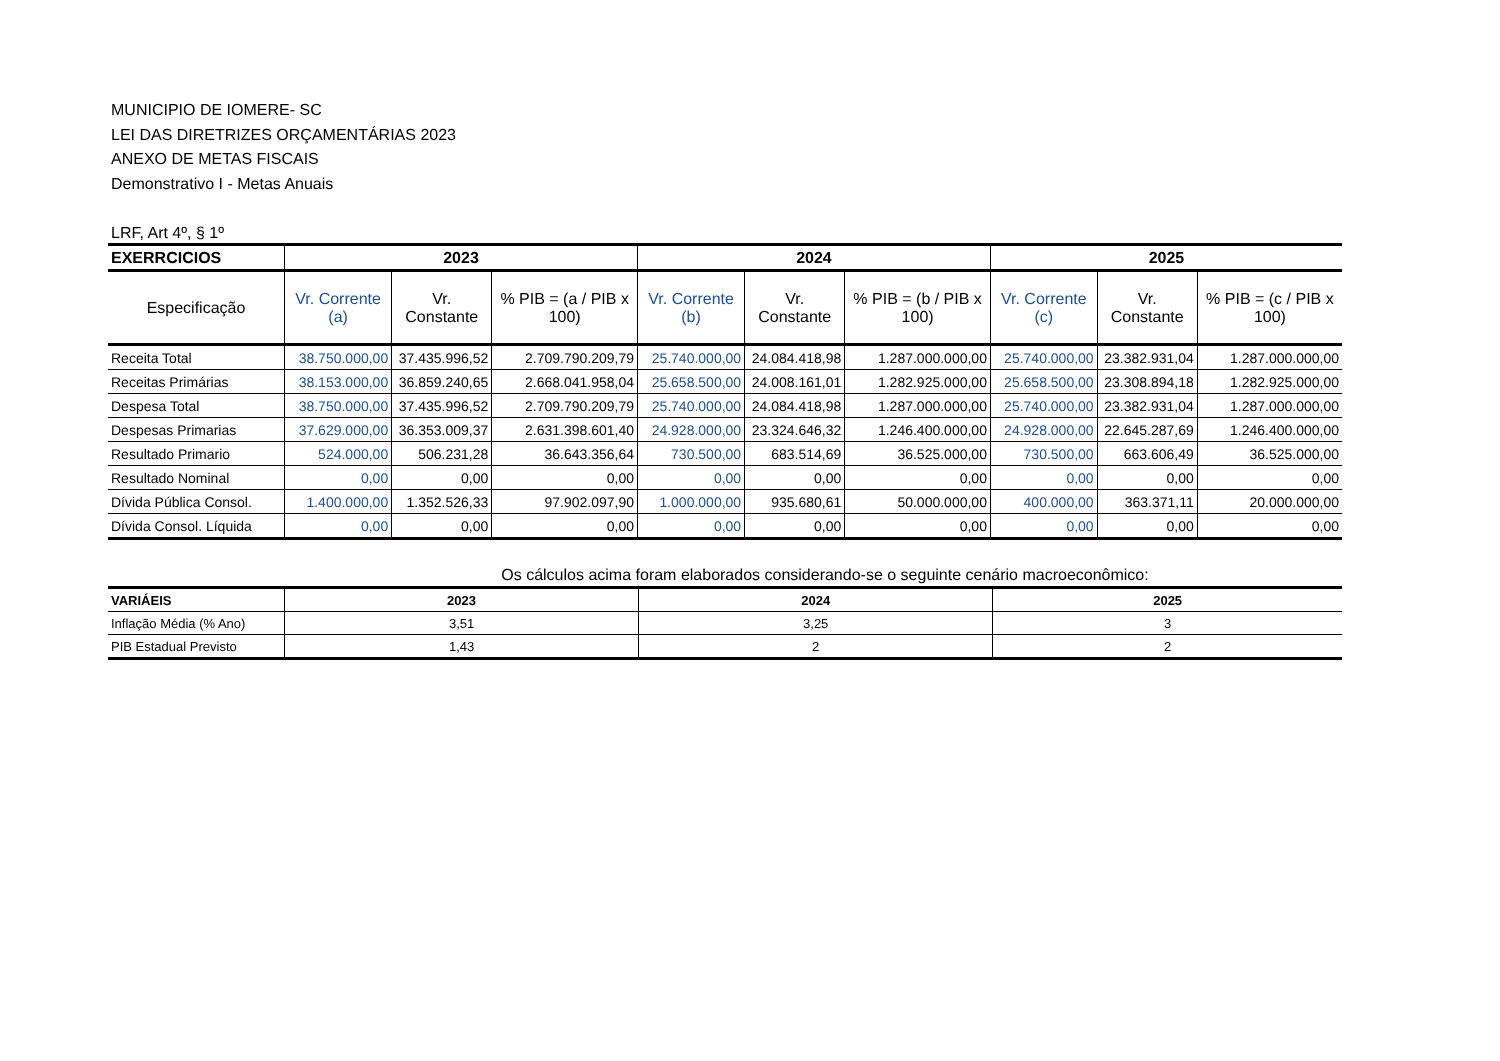MUNICIPIO DE IOMERE- SC
LEI DAS DIRETRIZES ORÇAMENTÁRIAS 2023
ANEXO DE METAS FISCAIS
Demonstrativo I - Metas Anuais
LRF, Art 4º, § 1º
| EXERRCICIOS | 2023 | | | 2024 | | | 2025 | | |
| --- | --- | --- | --- | --- | --- | --- | --- | --- | --- |
| Especificação | Vr. Corrente (a) | Vr. Constante | % PIB = (a / PIB x 100) | Vr. Corrente (b) | Vr. Constante | % PIB = (b / PIB x 100) | Vr. Corrente (c) | Vr. Constante | % PIB = (c / PIB x 100) |
| Receita Total | 38.750.000,00 | 37.435.996,52 | 2.709.790.209,79 | 25.740.000,00 | 24.084.418,98 | 1.287.000.000,00 | 25.740.000,00 | 23.382.931,04 | 1.287.000.000,00 |
| Receitas Primárias | 38.153.000,00 | 36.859.240,65 | 2.668.041.958,04 | 25.658.500,00 | 24.008.161,01 | 1.282.925.000,00 | 25.658.500,00 | 23.308.894,18 | 1.282.925.000,00 |
| Despesa Total | 38.750.000,00 | 37.435.996,52 | 2.709.790.209,79 | 25.740.000,00 | 24.084.418,98 | 1.287.000.000,00 | 25.740.000,00 | 23.382.931,04 | 1.287.000.000,00 |
| Despesas Primarias | 37.629.000,00 | 36.353.009,37 | 2.631.398.601,40 | 24.928.000,00 | 23.324.646,32 | 1.246.400.000,00 | 24.928.000,00 | 22.645.287,69 | 1.246.400.000,00 |
| Resultado Primario | 524.000,00 | 506.231,28 | 36.643.356,64 | 730.500,00 | 683.514,69 | 36.525.000,00 | 730.500,00 | 663.606,49 | 36.525.000,00 |
| Resultado Nominal | 0,00 | 0,00 | 0,00 | 0,00 | 0,00 | 0,00 | 0,00 | 0,00 | 0,00 |
| Dívida Pública Consol. | 1.400.000,00 | 1.352.526,33 | 97.902.097,90 | 1.000.000,00 | 935.680,61 | 50.000.000,00 | 400.000,00 | 363.371,11 | 20.000.000,00 |
| Dívida Consol. Líquida | 0,00 | 0,00 | 0,00 | 0,00 | 0,00 | 0,00 | 0,00 | 0,00 | 0,00 |
Os cálculos acima foram elaborados considerando-se o seguinte cenário macroeconômico:
| VARIÁEIS | 2023 | 2024 | 2025 |
| --- | --- | --- | --- |
| Inflação Média (% Ano) | 3,51 | 3,25 | 3 |
| PIB Estadual Previsto | 1,43 | 2 | 2 |